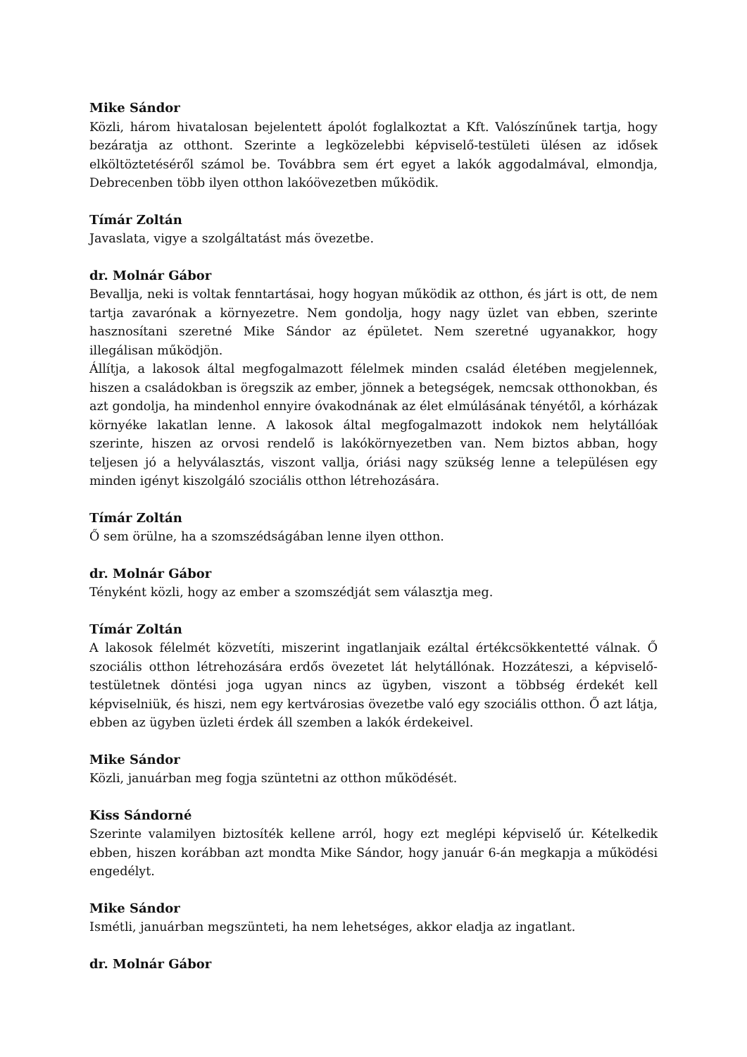Mike Sándor
Közli, három hivatalosan bejelentett ápolót foglalkoztat a Kft. Valószínűnek tartja, hogy bezáratja az otthont. Szerinte a legközelebbi képviselő-testületi ülésen az idősek elköltöztetéséről számol be. Továbbra sem ért egyet a lakók aggodalmával, elmondja, Debrecenben több ilyen otthon lakóövezetben működik.
Tímár Zoltán
Javaslata, vigye a szolgáltatást más övezetbe.
dr. Molnár Gábor
Bevallja, neki is voltak fenntartásai, hogy hogyan működik az otthon, és járt is ott, de nem tartja zavarónak a környezetre. Nem gondolja, hogy nagy üzlet van ebben, szerinte hasznosítani szeretné Mike Sándor az épületet. Nem szeretné ugyanakkor, hogy illegálisan működjön.
Állítja, a lakosok által megfogalmazott félelmek minden család életében megjelennek, hiszen a családokban is öregszik az ember, jönnek a betegségek, nemcsak otthonokban, és azt gondolja, ha mindenhol ennyire óvakodnának az élet elmúlásának tényétől, a kórházak környéke lakatlan lenne. A lakosok által megfogalmazott indokok nem helytállóak szerinte, hiszen az orvosi rendelő is lakókörnyezetben van. Nem biztos abban, hogy teljesen jó a helyválasztás, viszont vallja, óriási nagy szükség lenne a településen egy minden igényt kiszolgáló szociális otthon létrehozására.
Tímár Zoltán
Ő sem örülne, ha a szomszédságában lenne ilyen otthon.
dr. Molnár Gábor
Tényként közli, hogy az ember a szomszédját sem választja meg.
Tímár Zoltán
A lakosok félelmét közvetíti, miszerint ingatlanjaik ezáltal értékcsökkentetté válnak. Ő szociális otthon létrehozására erdős övezetet lát helytállónak. Hozzáteszi, a képviselő-testületnek döntési joga ugyan nincs az ügyben, viszont a többség érdekét kell képviselniük, és hiszi, nem egy kertvárosias övezetbe való egy szociális otthon. Ő azt látja, ebben az ügyben üzleti érdek áll szemben a lakók érdekeivel.
Mike Sándor
Közli, januárban meg fogja szüntetni az otthon működését.
Kiss Sándorné
Szerinte valamilyen biztosíték kellene arról, hogy ezt meglépi képviselő úr. Kételkedik ebben, hiszen korábban azt mondta Mike Sándor, hogy január 6-án megkapja a működési engedélyt.
Mike Sándor
Ismétli, januárban megszünteti, ha nem lehetséges, akkor eladja az ingatlant.
dr. Molnár Gábor